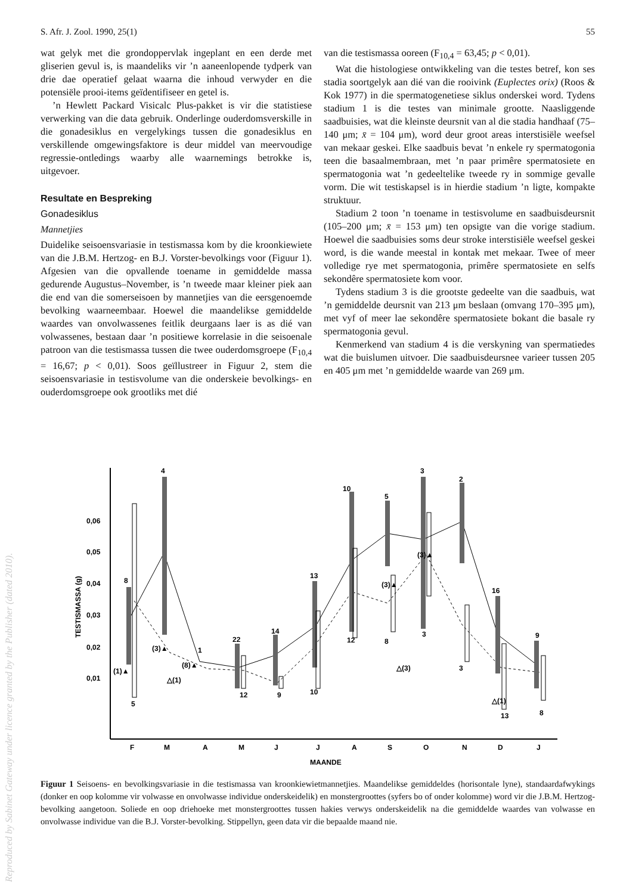S. Afr. J. Zool. 1990, 25(1) 55
wat gelyk met die grondoppervlak ingeplant en een derde met gliserien gevul is, is maandeliks vir ’n aaneenlopende tydperk van drie dae operatief gelaat waarna die inhoud verwyder en die potensiële prooi-items geïdentifiseer en getel is.
’n Hewlett Packard Visicalc Plus-pakket is vir die statistiese verwerking van die data gebruik. Onderlinge ouderdomsverskille in die gonadesiklus en vergelykings tussen die gonadesiklus en verskillende omgewingsfaktore is deur middel van meervoudige regressie-ontledings waarby alle waarnemings betrokke is, uitgevoer.
Resultate en Bespreking
Gonadesiklus
Mannetjies
Duidelike seisoensvariasie in testismassa kom by die kroonkiewiete van die J.B.M. Hertzog- en B.J. Vorster-bevolkings voor (Figuur 1). Afgesien van die opvallende toename in gemiddelde massa gedurende Augustus–November, is ’n tweede maar kleiner piek aan die end van die somerseisoen by mannetjies van die eersgenoemde bevolking waarneembaar. Hoewel die maandelikse gemiddelde waardes van onvolwassenes feitlik deurgaans laer is as dié van volwassenes, bestaan daar ’n positiewe korrelasie in die seisoenale patroon van die testismassa tussen die twee ouderdomsgroepe (F<sub>10,4</sub> = 16,67; p < 0,01). Soos geïllustreer in Figuur 2, stem die seisoensvariasie in testisvolume van die onderskeie bevolkings- en ouderdomsgroepe ook grootliks met dié
van die testismassa ooreen (F<sub>10,4</sub> = 63,45; p < 0,01).
Wat die histologiese ontwikkeling van die testes betref, kon ses stadia soortgelyk aan dié van die rooivink (Euplectes orix) (Roos & Kok 1977) in die spermatogenetiese siklus onderskei word. Tydens stadium 1 is die testes van minimale grootte. Naasliggende saadbuisies, wat die kleinste deursnit van al die stadia handhaaf (75–140 μm; x̄ = 104 μm), word deur groot areas interstisiële weefsel van mekaar geskei. Elke saadbuis bevat ’n enkele ry spermatogonia teen die basaalmembraan, met ’n paar primêre spermatosiete en spermatogonia wat ’n gedeeltelike tweede ry in sommige gevalle vorm. Die wit testiskapsel is in hierdie stadium ’n ligte, kompakte struktuur.
Stadium 2 toon ’n toename in testisvolume en saadbuisdeursnit (105–200 μm; x̄ = 153 μm) ten opsigte van die vorige stadium. Hoewel die saadbuisies soms deur stroke interstisiële weefsel geskei word, is die wande meestal in kontak met mekaar. Twee of meer volledige rye met spermatogonia, primêre spermatosiete en selfs sekondêre spermatosiete kom voor.
Tydens stadium 3 is die grootste gedeelte van die saadbuis, wat ’n gemiddelde deursnit van 213 μm beslaan (omvang 170–395 μm), met vyf of meer lae sekondêre spermatosiete bokant die basale ry spermatogonia gevul.
Kenmerkend van stadium 4 is die verskyning van spermatiedes wat die buislumen uitvoer. Die saadbuisdeursnee varieer tussen 205 en 405 μm met ’n gemiddelde waarde van 269 μm.
Reproduced by Sabinet Gateway under licence granted by the Publisher (dated 2010).
0,06
0,05
0,04
0,03
0,02
0,01
TESTISMASSA (g)
F
M
A
M
J
J
A
S
O
N
D
J
MAANDE
8
4
5
12
9
10
12
8
3
3
13
8
10
5
3
2
16
9
13
14
22
1
(1)▲
(3)▲
(8)▲
(3)▲
(3)▲
△(1)
△(3)
△(1)
Figuur 1 Seisoens- en bevolkingsvariasie in die testismassa van kroonkiewietmannetjies. Maandelikse gemiddeldes (horisontale lyne), standaardafwykings (donker en oop kolomme vir volwasse en onvolwasse individue onderskeidelik) en monstergroottes (syfers bo of onder kolomme) word vir die J.B.M. Hertzog-bevolking aangetoon. Soliede en oop driehoeke met monstergroottes tussen hakies verwys onderskeidelik na die gemiddelde waardes van volwasse en onvolwasse individue van die B.J. Vorster-bevolking. Stippellyn, geen data vir die bepaalde maand nie.